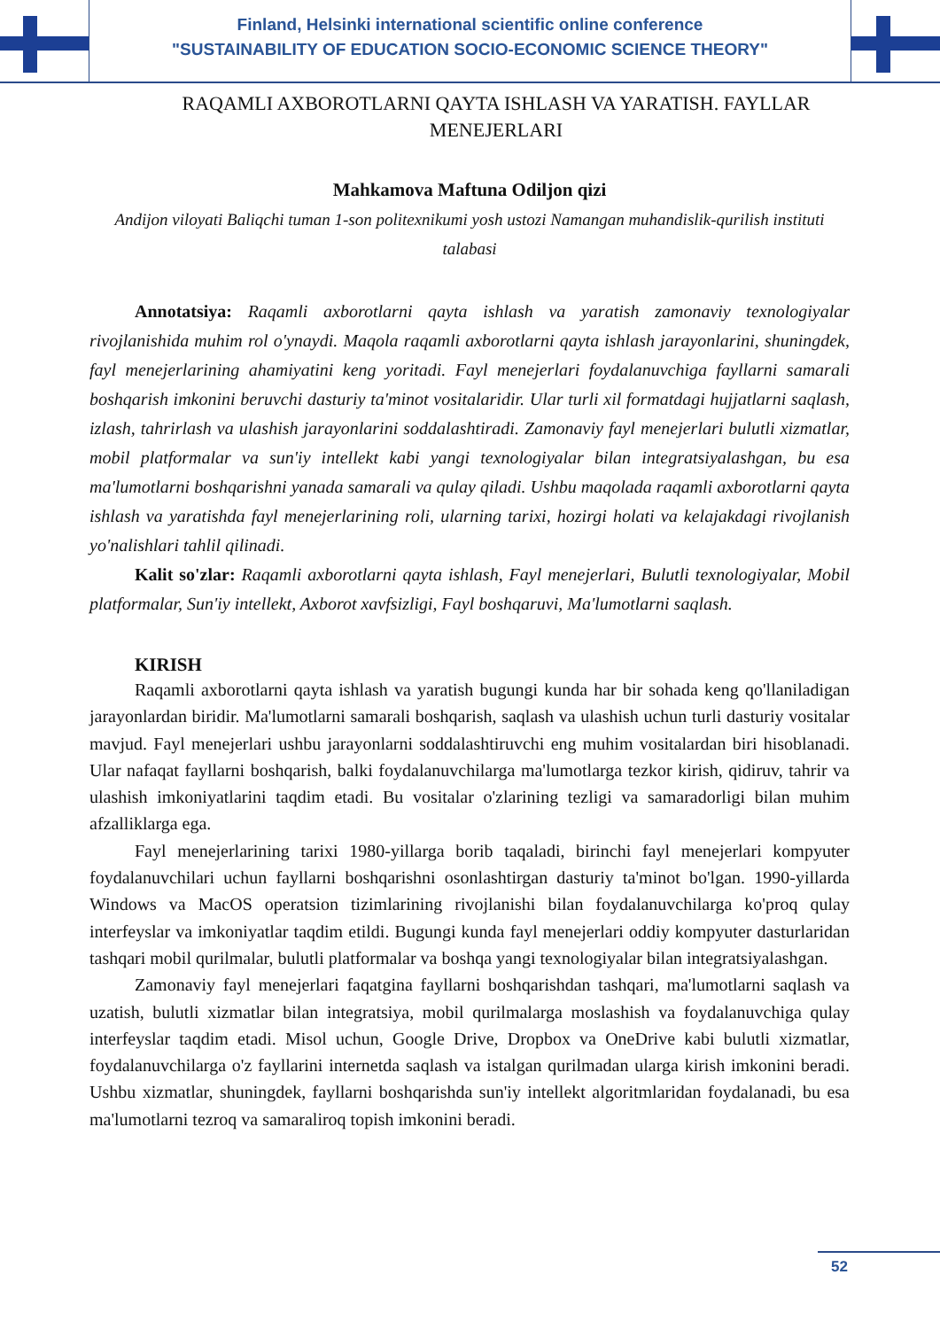Finland, Helsinki international scientific online conference
"SUSTAINABILITY OF EDUCATION SOCIO-ECONOMIC SCIENCE THEORY"
RAQAMLI AXBOROTLARNI QAYTA ISHLASH VA YARATISH. FAYLLAR MENEJERLARI
Mahkamova Maftuna Odiljon qizi
Andijon viloyati Baliqchi tuman 1-son politexnikumi yosh ustozi Namangan muhandislik-qurilish instituti talabasi
Annotatsiya: Raqamli axborotlarni qayta ishlash va yaratish zamonaviy texnologiyalar rivojlanishida muhim rol o'ynaydi. Maqola raqamli axborotlarni qayta ishlash jarayonlarini, shuningdek, fayl menejerlarining ahamiyatini keng yoritadi. Fayl menejerlari foydalanuvchiga fayllarni samarali boshqarish imkonini beruvchi dasturiy ta'minot vositalaridir. Ular turli xil formatdagi hujjatlarni saqlash, izlash, tahrirlash va ulashish jarayonlarini soddalashtiradi. Zamonaviy fayl menejerlari bulutli xizmatlar, mobil platformalar va sun'iy intellekt kabi yangi texnologiyalar bilan integratsiyalashgan, bu esa ma'lumotlarni boshqarishni yanada samarali va qulay qiladi. Ushbu maqolada raqamli axborotlarni qayta ishlash va yaratishda fayl menejerlarining roli, ularning tarixi, hozirgi holati va kelajakdagi rivojlanish yo'nalishlari tahlil qilinadi.
Kalit so'zlar: Raqamli axborotlarni qayta ishlash, Fayl menejerlari, Bulutli texnologiyalar, Mobil platformalar, Sun'iy intellekt, Axborot xavfsizligi, Fayl boshqaruvi, Ma'lumotlarni saqlash.
KIRISH
Raqamli axborotlarni qayta ishlash va yaratish bugungi kunda har bir sohada keng qo'llaniladigan jarayonlardan biridir. Ma'lumotlarni samarali boshqarish, saqlash va ulashish uchun turli dasturiy vositalar mavjud. Fayl menejerlari ushbu jarayonlarni soddalashtiruvchi eng muhim vositalardan biri hisoblanadi. Ular nafaqat fayllarni boshqarish, balki foydalanuvchilarga ma'lumotlarga tezkor kirish, qidiruv, tahrir va ulashish imkoniyatlarini taqdim etadi. Bu vositalar o'zlarining tezligi va samaradorligi bilan muhim afzalliklarga ega.
Fayl menejerlarining tarixi 1980-yillarga borib taqaladi, birinchi fayl menejerlari kompyuter foydalanuvchilari uchun fayllarni boshqarishni osonlashtirgan dasturiy ta'minot bo'lgan. 1990-yillarda Windows va MacOS operatsion tizimlarining rivojlanishi bilan foydalanuvchilarga ko'proq qulay interfeyslar va imkoniyatlar taqdim etildi. Bugungi kunda fayl menejerlari oddiy kompyuter dasturlaridan tashqari mobil qurilmalar, bulutli platformalar va boshqa yangi texnologiyalar bilan integratsiyalashgan.
Zamonaviy fayl menejerlari faqatgina fayllarni boshqarishdan tashqari, ma'lumotlarni saqlash va uzatish, bulutli xizmatlar bilan integratsiya, mobil qurilmalarga moslashish va foydalanuvchiga qulay interfeyslar taqdim etadi. Misol uchun, Google Drive, Dropbox va OneDrive kabi bulutli xizmatlar, foydalanuvchilarga o'z fayllarini internetda saqlash va istalgan qurilmadan ularga kirish imkonini beradi. Ushbu xizmatlar, shuningdek, fayllarni boshqarishda sun'iy intellekt algoritmlaridan foydalanadi, bu esa ma'lumotlarni tezroq va samaraliroq topish imkonini beradi.
52